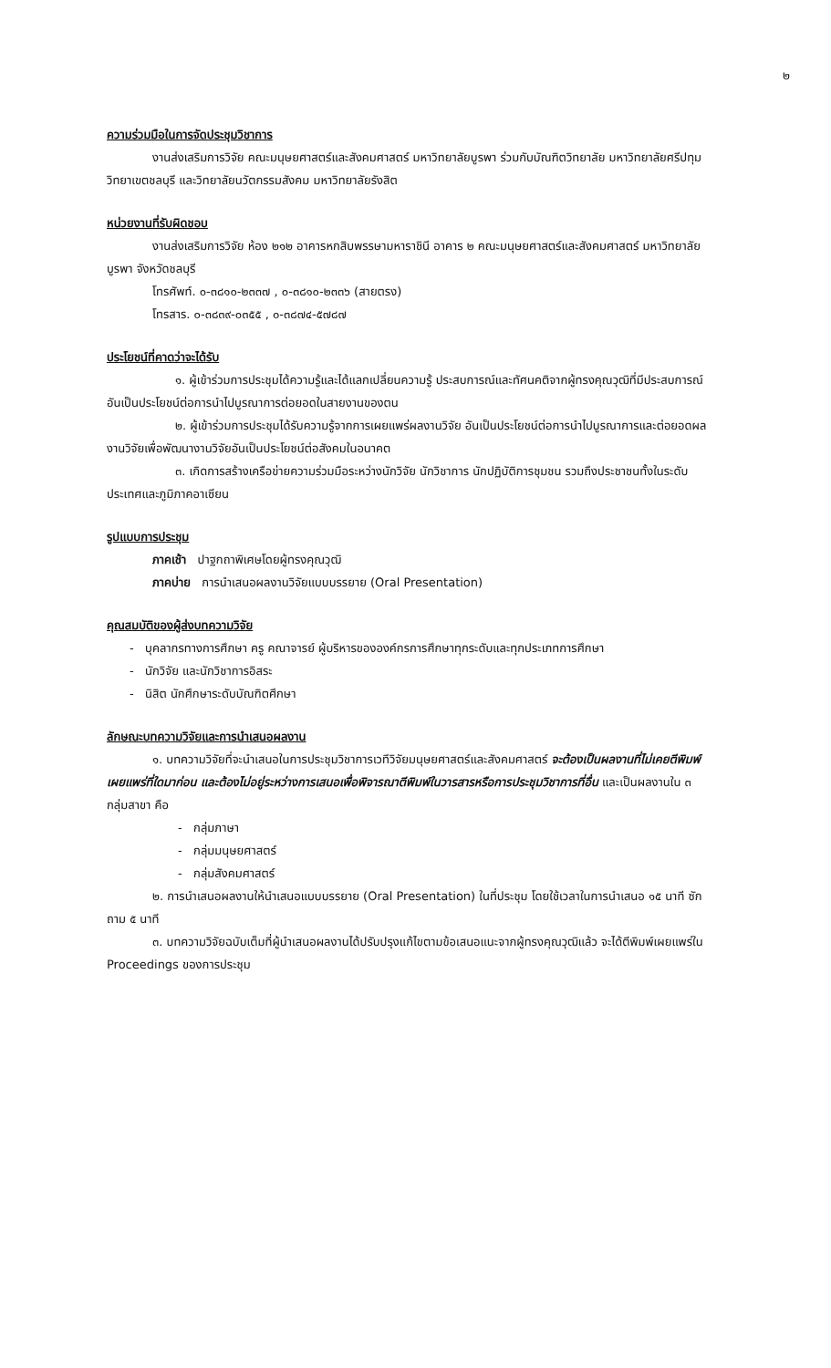๒
ความร่วมมือในการจัดประชุมวิชาการ
งานส่งเสริมการวิจัย คณะมนุษยศาสตร์และสังคมศาสตร์ มหาวิทยาลัยบูรพา ร่วมกับบัณฑิตวิทยาลัย มหาวิทยาลัยศรีปทุม วิทยาเขตชลบุรี และวิทยาลัยนวัตกรรมสังคม มหาวิทยาลัยรังสิต
หน่วยงานที่รับผิดชอบ
งานส่งเสริมการวิจัย ห้อง ๒๑๒ อาคารหกสิบพรรษามหาราชินี อาคาร ๒ คณะมนุษยศาสตร์และสังคมศาสตร์ มหาวิทยาลัยบูรพา จังหวัดชลบุรี
โทรศัพท์. ๐-๓๘๑๐-๒๓๓๗ , ๐-๓๘๑๐-๒๓๓๖ (สายตรง)
โทรสาร. ๐-๓๘๓๙-๐๓๕๕ , ๐-๓๘๗๔-๕๗๘๗
ประโยชน์ที่คาดว่าจะได้รับ
๑. ผู้เข้าร่วมการประชุมได้ความรู้และได้แลกเปลี่ยนความรู้ ประสบการณ์และทัศนคติจากผู้ทรงคุณวุฒิที่มีประสบการณ์ อันเป็นประโยชน์ต่อการนำไปบูรณาการต่อยอดในสายงานของตน
๒. ผู้เข้าร่วมการประชุมได้รับความรู้จากการเผยแพร่ผลงานวิจัย อันเป็นประโยชน์ต่อการนำไปบูรณาการและต่อยอดผลงานวิจัยเพื่อพัฒนางานวิจัยอันเป็นประโยชน์ต่อสังคมในอนาคต
๓. เกิดการสร้างเครือข่ายความร่วมมือระหว่างนักวิจัย นักวิชาการ นักปฏิบัติการชุมชน รวมถึงประชาชนทั้งในระดับประเทศและภูมิภาคอาเซียน
รูปแบบการประชุม
ภาคเช้า ปาฐกถาพิเศษโดยผู้ทรงคุณวุฒิ
ภาคบ่าย การนำเสนอผลงานวิจัยแบบบรรยาย (Oral Presentation)
คุณสมบัติของผู้ส่งบทความวิจัย
- บุคลากรทางการศึกษา ครู คณาจารย์ ผู้บริหารขององค์กรการศึกษาทุกระดับและทุกประเภทการศึกษา
- นักวิจัย และนักวิชาการอิสระ
- นิสิต นักศึกษาระดับบัณฑิตศึกษา
ลักษณะบทความวิจัยและการนำเสนอผลงาน
๑. บทความวิจัยที่จะนำเสนอในการประชุมวิชาการเวทีวิจัยมนุษยศาสตร์และสังคมศาสตร์ จะต้องเป็นผลงานที่ไม่เคยตีพิมพ์เผยแพร่ที่ใดมาก่อน และต้องไม่อยู่ระหว่างการเสนอเพื่อพิจารณาตีพิมพ์ในวารสารหรือการประชุมวิชาการที่อื่น และเป็นผลงานใน ๓ กลุ่มสาขา คือ
- กลุ่มภาษา
- กลุ่มมนุษยศาสตร์
- กลุ่มสังคมศาสตร์
๒. การนำเสนอผลงานให้นำเสนอแบบบรรยาย (Oral Presentation) ในที่ประชุม โดยใช้เวลาในการนำเสนอ ๑๕ นาที ซักถาม ๕ นาที
๓. บทความวิจัยฉบับเต็มที่ผู้นำเสนอผลงานได้ปรับปรุงแก้ไขตามข้อเสนอแนะจากผู้ทรงคุณวุฒิแล้ว จะได้ตีพิมพ์เผยแพร่ใน Proceedings ของการประชุม